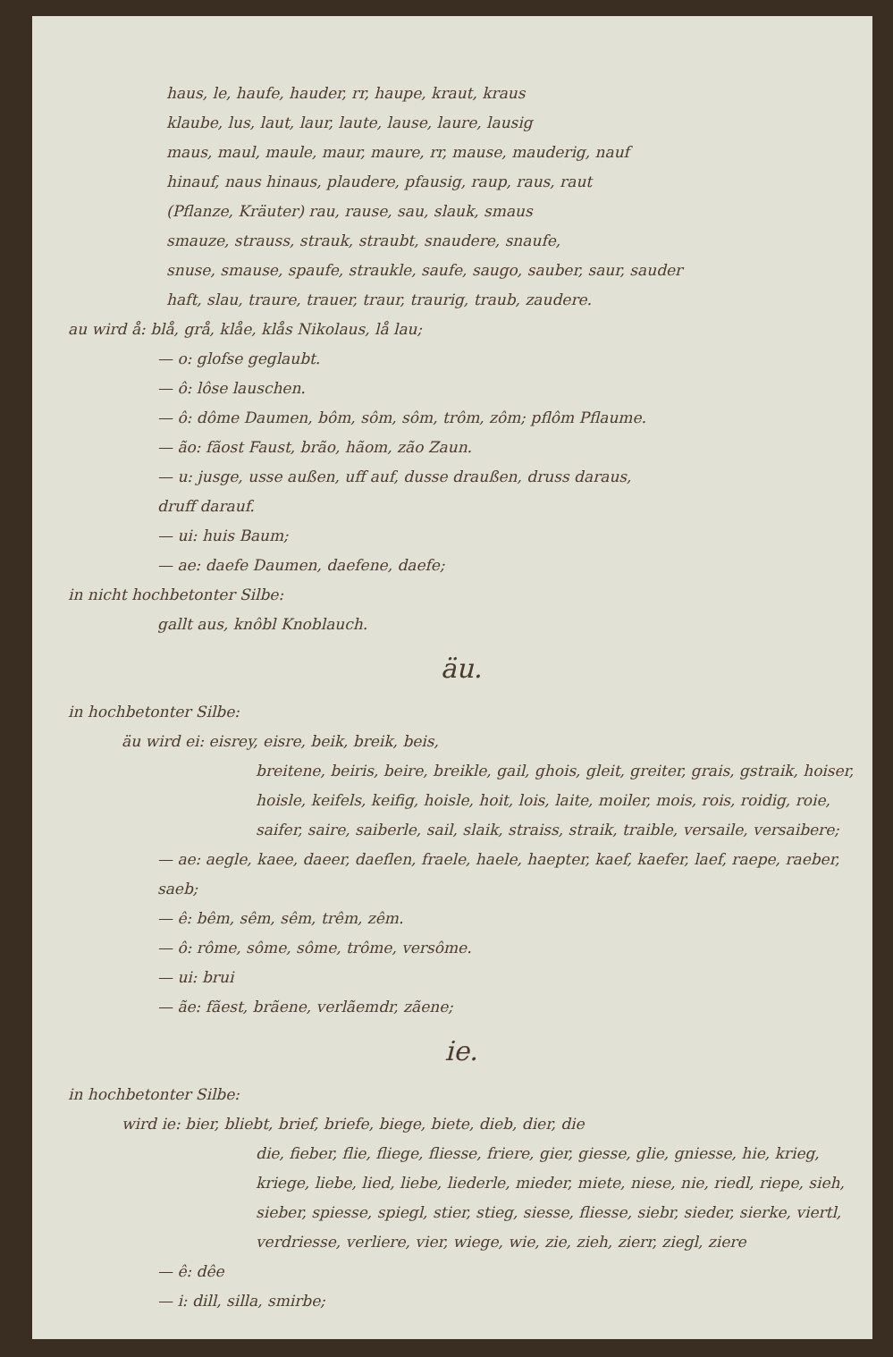haus, le, haufe, hauder, rr, haupe, kraut, kraus
klaube, lus, laut, laur, laute, lause, laure, lausig
maus, maul, maule, maur, maure, rr, mause, mauderig, nauf
hinauf, naus hinaus, plaudere, pfausig, raup, raus, raut
(Pflanze, Kräuter) rau, rause, sau, slauk, smaus
smauze, strauss, strauk, straubt, snaudere, snaufe,
snuse, smause, spaufe, straukle, saufe, saugo, sauber, saur, sauder
haft, slau, traure, trauer, traur, traurig, traub, zaudere.
au wird å: blå, grå, klåe, klås Nikolaus, lå lau;
— o: glofse geglaubt.
— ô: lôse lauschen.
— ô: dôme Daumen, bôm, sôm, sôm, trôm, zôm; pflôm Pflaume.
— ão: fãost Faust, brão, hãom, zão Zaun.
— u: jusge, usse außen, uff auf, dusse draußen, druss daraus,
druff darauf.
— ui: huis Baum;
— ae: daefe Daumen, daefene, daefe;
in nicht hochbetonter Silbe:
gallt aus, knôbl Knoblauch.
äu.
in hochbetonter Silbe:
äu wird ei: eisrey, eisre, beik, breik, beis,
breitene, beiris, beire, breikle, gail, ghois, gleit, greiter, grais, gstraik, hoiser, hoisle, keifels, keifig, hoisle, hoit, lois, laite, moiler, mois, rois, roidig, roie, saifer, saire, saiberle, sail, slaik, straiss, straik, traible, versaile, versaibere;
— ae: aegle, kaee, daeer, daeflen, fraele, haele, haepter, kaef, kaefer, laef, raepe, raeber, saeb;
— ê: bêm, sêm, sêm, trêm, zêm.
— ô: rôme, sôme, sôme, trôme, versôme.
— ui: brui
— ãe: fãest, brãene, verlãemdr, zãene;
ie.
in hochbetonter Silbe:
wird ie: bier, bliebt, brief, briefe, biege, biete, dieb, dier, die
die, fieber, flie, fliege, fliesse, friere, gier, giesse, glie, gniesse, hie, krieg, kriege, liebe, lied, liebe, liederle, mieder, miete, niese, nie, riedl, riepe, sieh, sieber, spiesse, spiegl, stier, stieg, siesse, fliesse, siebr, sieder, sierke, viertl, verdriesse, verliere, vier, wiege, wie, zie, zieh, zierr, ziegl, ziere
— ê: dêe
— i: dill, silla, smirbe;